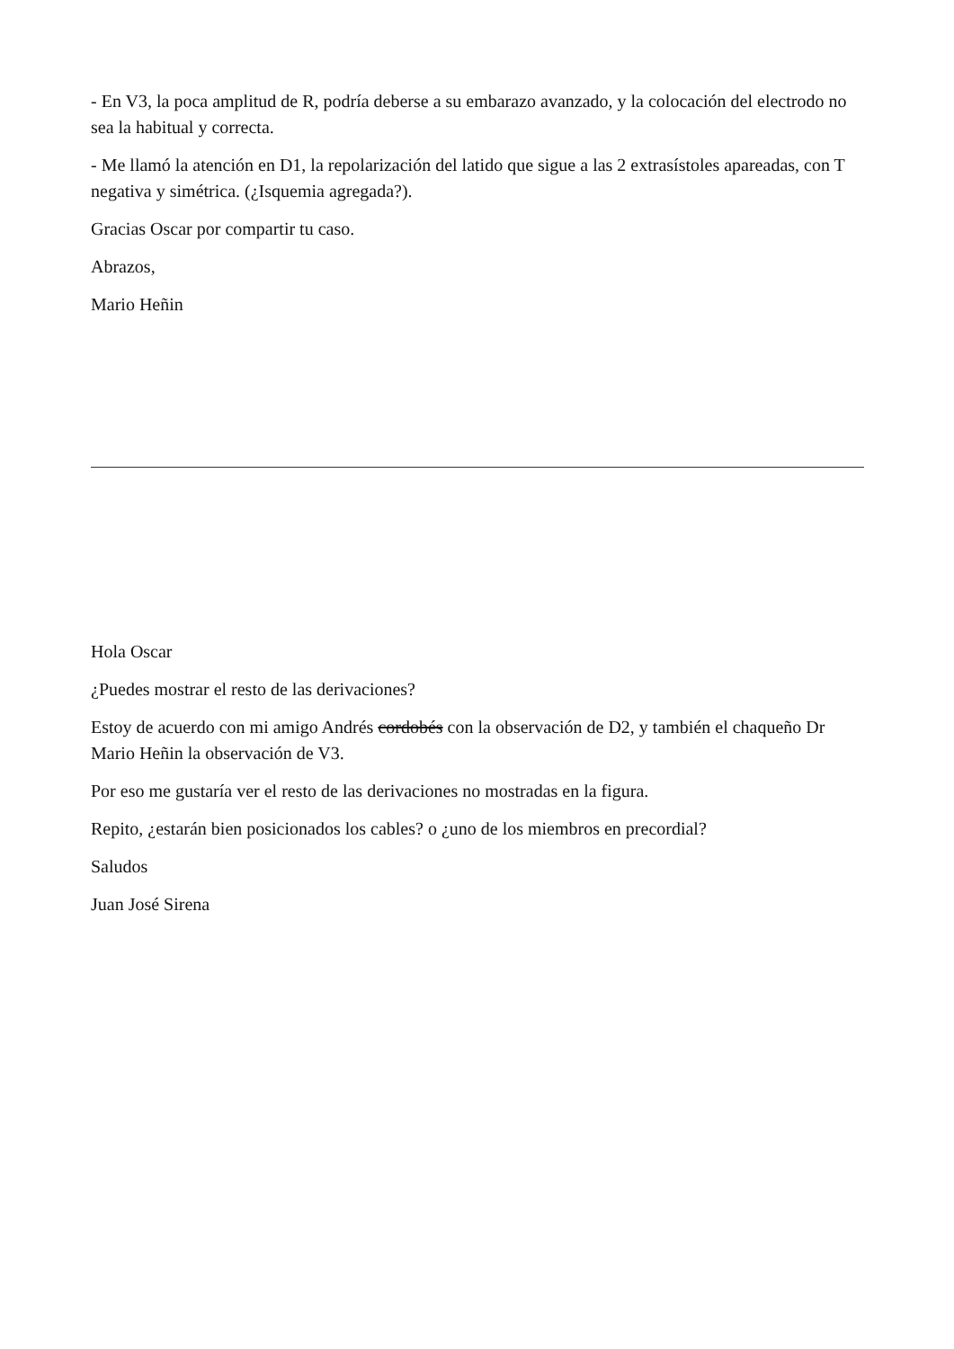- En V3, la poca amplitud de R, podría deberse a su embarazo avanzado, y la colocación del electrodo no sea la habitual y correcta.
- Me llamó la atención en D1, la repolarización del latido que sigue a las 2 extrasístoles apareadas, con T negativa y simétrica. (¿Isquemia agregada?).
Gracias Oscar por compartir tu caso.
Abrazos,
Mario Heñin
Hola Oscar
¿Puedes mostrar el resto de las derivaciones?
Estoy de acuerdo con mi amigo Andrés cordobés con la observación de D2, y también el chaqueño Dr Mario Heñin la observación de V3.
Por eso me gustaría ver el resto de las derivaciones no mostradas en la figura.
Repito, ¿estarán bien posicionados los cables? o ¿uno de los miembros en precordial?
Saludos
Juan José Sirena